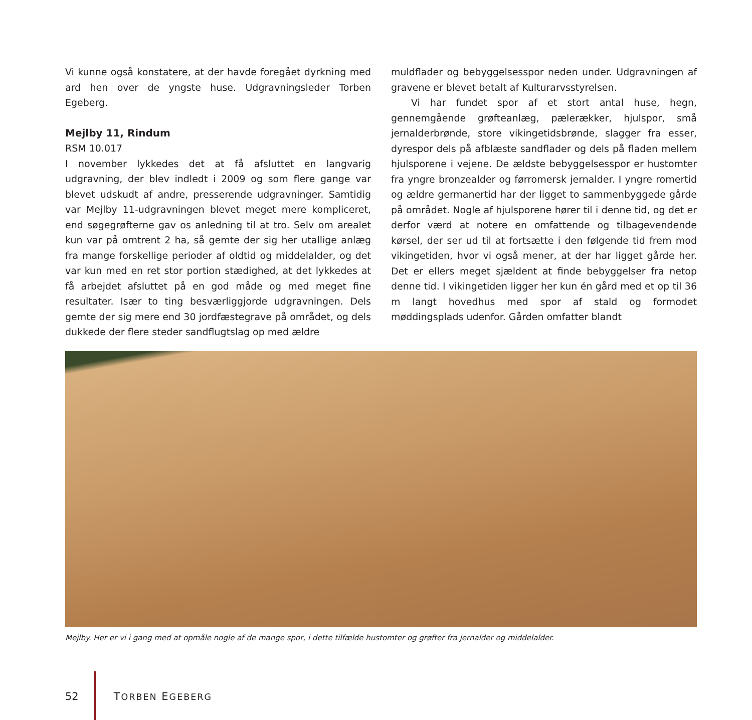Vi kunne også konstatere, at der havde foregået dyrkning med ard hen over de yngste huse. Udgravningsleder Torben Egeberg.
Mejlby 11, Rindum
RSM 10.017
I november lykkedes det at få afsluttet en langvarig udgravning, der blev indledt i 2009 og som flere gange var blevet udskudt af andre, presserende udgravninger. Samtidig var Mejlby 11-udgravningen blevet meget mere kompliceret, end søgegrøfterne gav os anledning til at tro. Selv om arealet kun var på omtrent 2 ha, så gemte der sig her utallige anlæg fra mange forskellige perioder af oldtid og middelalder, og det var kun med en ret stor portion stædighed, at det lykkedes at få arbejdet afsluttet på en god måde og med meget fine resultater. Især to ting besværliggjorde udgravningen. Dels gemte der sig mere end 30 jordfæstegrave på området, og dels dukkede der flere steder sandflugtslag op med ældre
muldflader og bebyggelsesspor neden under. Udgravningen af gravene er blevet betalt af Kulturarvsstyrelsen.
Vi har fundet spor af et stort antal huse, hegn, gennemgående grøfteanlæg, pælerækker, hjulspor, små jernalderbrønde, store vikingetidsbrønde, slagger fra esser, dyrespor dels på afblæste sandflader og dels på fladen mellem hjulsporene i vejene. De ældste bebyggelsesspor er hustomter fra yngre bronzealder og førromersk jernalder. I yngre romertid og ældre germanertid har der ligget to sammenbyggede gårde på området. Nogle af hjulsporene hører til i denne tid, og det er derfor værd at notere en omfattende og tilbagevendende kørsel, der ser ud til at fortsætte i den følgende tid frem mod vikingetiden, hvor vi også mener, at der har ligget gårde her. Det er ellers meget sjældent at finde bebyggelser fra netop denne tid. I vikingetiden ligger her kun én gård med et op til 36 m langt hovedhus med spor af stald og formodet møddingsplads udenfor. Gården omfatter blandt
Mejlby. Her er vi i gang med at opmåle nogle af de mange spor, i dette tilfælde hustomter og grøfter fra jernalder og middelalder.
52 TORBEN EGEBERG